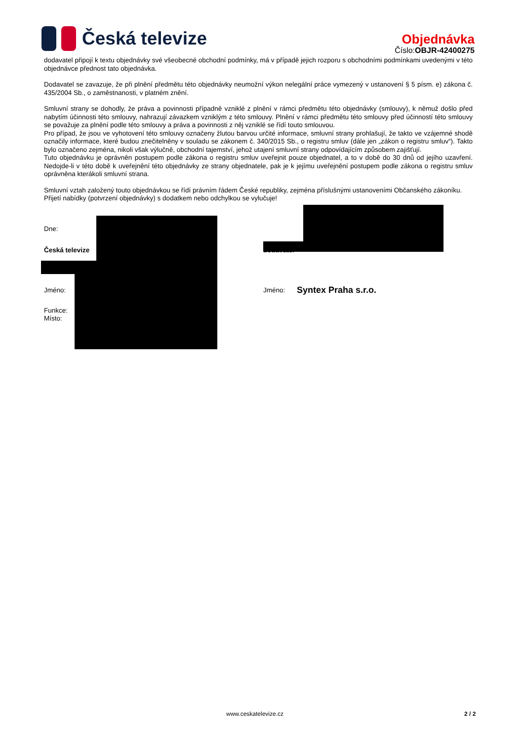Česká televize
Objednávka
Číslo:OBJR-42400275
dodavatel připojí k textu objednávky své všeobecné obchodní podmínky, má v případě jejich rozporu s obchodními podmínkami uvedenými v této objednávce přednost tato objednávka.
Dodavatel se zavazuje, že při plnění předmětu této objednávky neumožní výkon nelegální práce vymezený v ustanovení § 5 písm. e) zákona č. 435/2004 Sb., o zaměstnanosti, v platném znění.
Smluvní strany se dohodly, že práva a povinnosti případně vzniklé z plnění v rámci předmětu této objednávky (smlouvy), k němuž došlo před nabytím účinnosti této smlouvy, nahrazují závazkem vzniklým z této smlouvy. Plnění v rámci předmětu této smlouvy před účinností této smlouvy se považuje za plnění podle této smlouvy a práva a povinnosti z něj vzniklé se řídí touto smlouvou.
Pro případ, že jsou ve vyhotovení této smlouvy označeny žlutou barvou určité informace, smluvní strany prohlašují, že takto ve vzájemné shodě označily informace, které budou znečitelněny v souladu se zákonem č. 340/2015 Sb., o registru smluv (dále jen „zákon o registru smluv“). Takto bylo označeno zejména, nikoli však výlučně, obchodní tajemství, jehož utajení smluvní strany odpovídajícím způsobem zajišťují.
Tuto objednávku je oprávněn postupem podle zákona o registru smluv uveřejnit pouze objednatel, a to v době do 30 dnů od jejího uzavření. Nedojde-li v této době k uveřejnění této objednávky ze strany objednatele, pak je k jejímu uveřejnění postupem podle zákona o registru smluv oprávněna kterákoli smluvní strana.
Smluvní vztah založený touto objednávkou se řídí právním řádem České republiky, zejména příslušnými ustanoveními Občanského zákoníku.
Přijetí nabídky (potvrzení objednávky) s dodatkem nebo odchylkou se vylučuje!
Dne:
Česká televize dodavatel
Jméno: Jméno: Syntex Praha s.r.o.
Funkce:
Místo:
www.ceskatelevize.cz 2 / 2